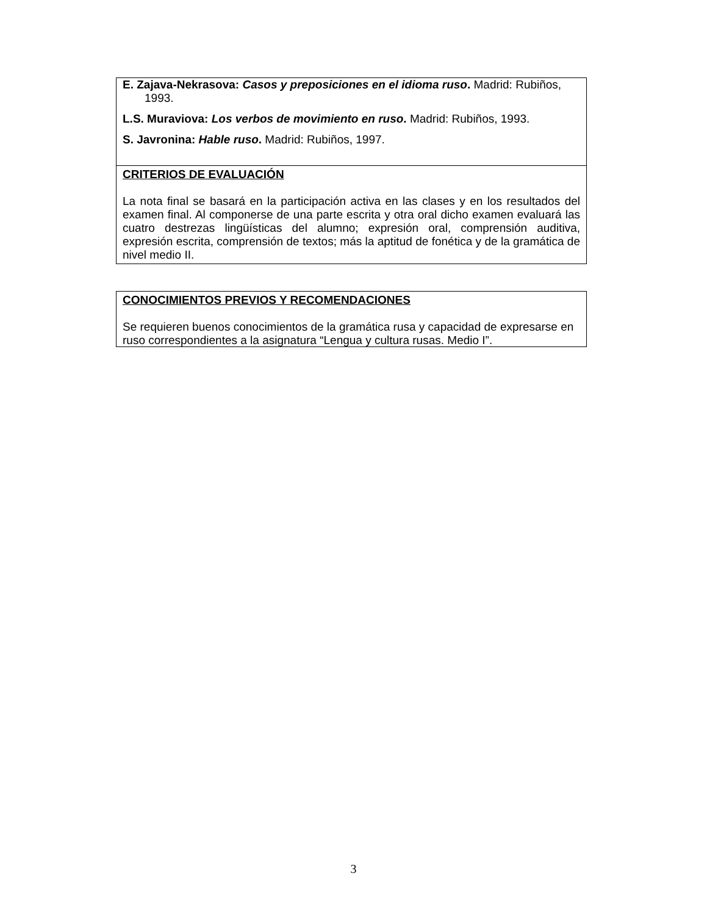E. Zajava-Nekrasova: Casos y preposiciones en el idioma ruso. Madrid: Rubiños, 1993.
L.S. Muraviova: Los verbos de movimiento en ruso. Madrid: Rubiños, 1993.
S. Javronina: Hable ruso. Madrid: Rubiños, 1997.
CRITERIOS DE EVALUACIÓN
La nota final se basará en la participación activa en las clases y en los resultados del examen final. Al componerse de una parte escrita y otra oral dicho examen evaluará las cuatro destrezas lingüísticas del alumno; expresión oral, comprensión auditiva, expresión escrita, comprensión de textos; más la aptitud de fonética y de la gramática de nivel medio II.
CONOCIMIENTOS PREVIOS Y RECOMENDACIONES
Se requieren buenos conocimientos de la gramática rusa y capacidad de expresarse en ruso correspondientes a la asignatura “Lengua y cultura rusas. Medio I”.
3